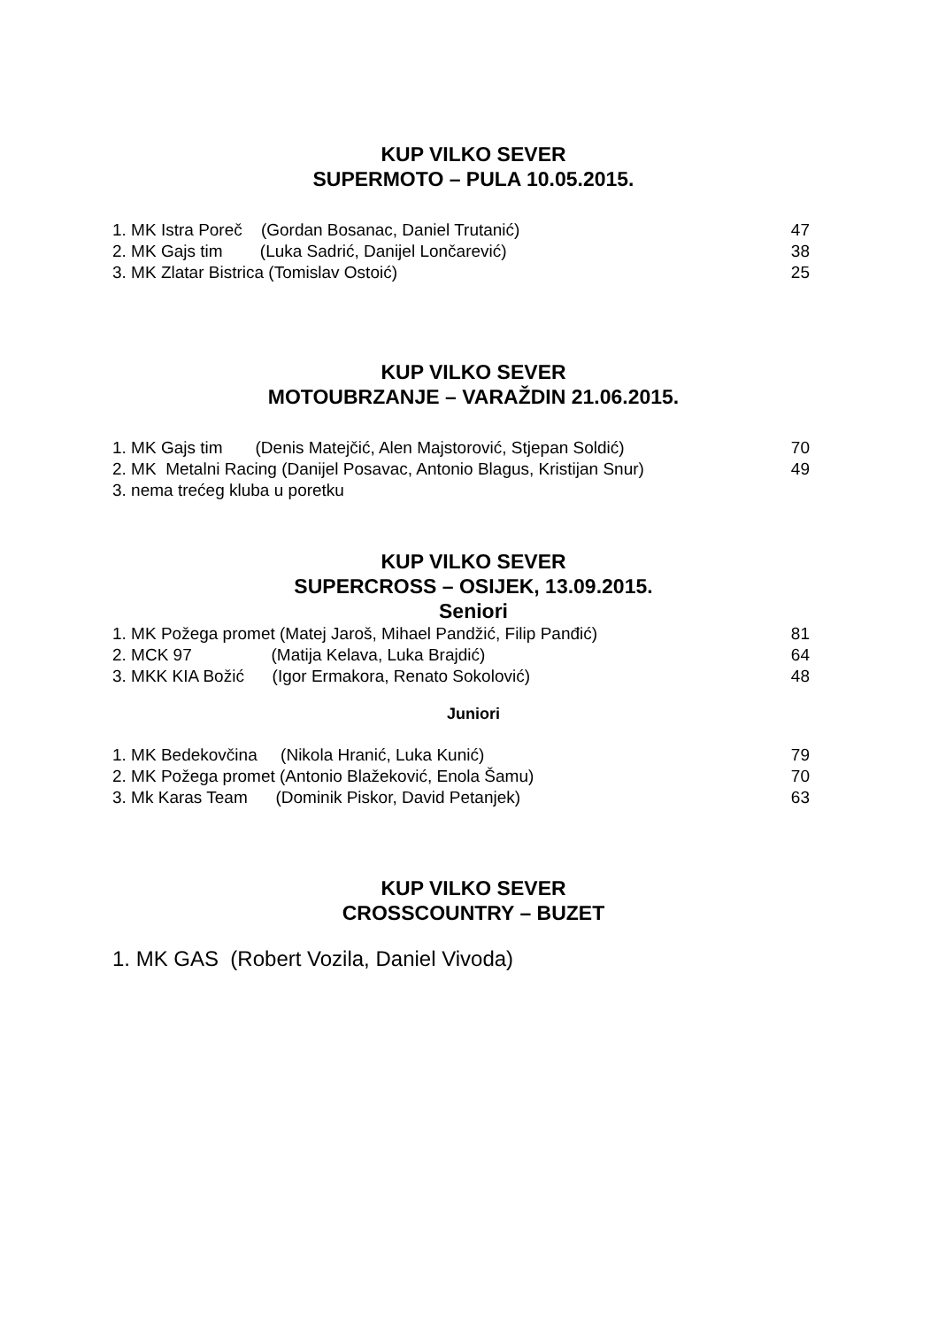KUP VILKO SEVER
SUPERMOTO – PULA 10.05.2015.
1. MK Istra Poreč (Gordan Bosanac, Daniel Trutanić) 47
2. MK Gajs tim (Luka Sadrić, Danijel Lončarević) 38
3. MK Zlatar Bistrica (Tomislav Ostoić) 25
KUP VILKO SEVER
MOTOUBRZANJE – VARAŽDIN 21.06.2015.
1. MK Gajs tim (Denis Matejčić, Alen Majstorović, Stjepan Soldić) 70
2. MK Metalni Racing (Danijel Posavac, Antonio Blagus, Kristijan Snur) 49
3. nema trećeg kluba u poretku
KUP VILKO SEVER
SUPERCROSS – OSIJEK, 13.09.2015.
Seniori
1. MK Požega promet (Matej Jaroš, Mihael Pandžić, Filip Panđić) 81
2. MCK 97 (Matija Kelava, Luka Brajdić) 64
3. MKK KIA Božić (Igor Ermakora, Renato Sokolović) 48
Juniori
1. MK Bedekovčina (Nikola Hranić, Luka Kunić) 79
2. MK Požega promet (Antonio Blažeković, Enola Šamu) 70
3. Mk Karas Team (Dominik Piskor, David Petanjek) 63
KUP VILKO SEVER
CROSSCOUNTRY – BUZET
1. MK GAS (Robert Vozila, Daniel Vivoda)